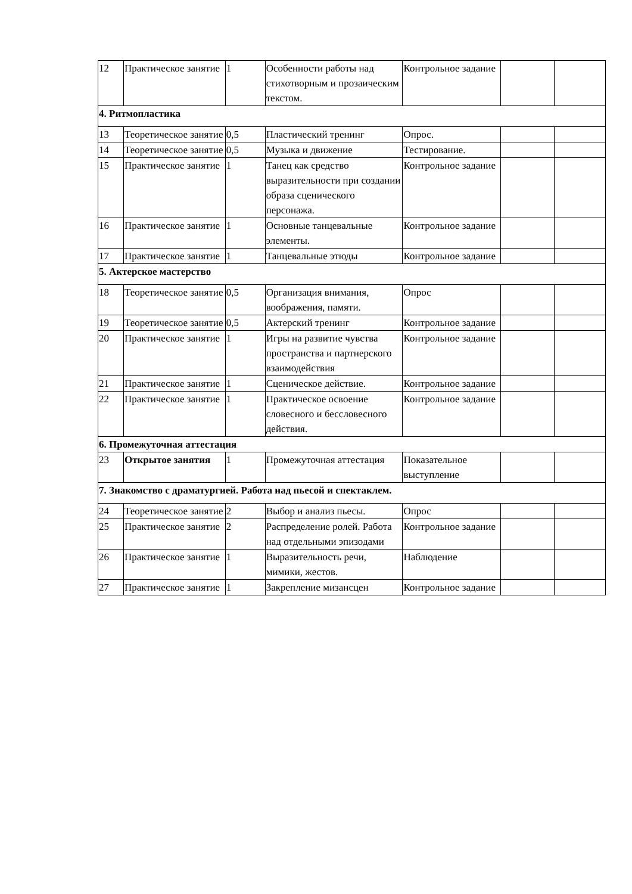| 12 | Практическое занятие | 1 | Особенности работы над стихотворным и прозаическим текстом. | Контрольное задание | | |
| 4. Ритмопластика | | | | | | |
| 13 | Теоретическое занятие | 0,5 | Пластический тренинг | Опрос. | | |
| 14 | Теоретическое занятие | 0,5 | Музыка и движение | Тестирование. | | |
| 15 | Практическое занятие | 1 | Танец как средство выразительности при создании образа сценического персонажа. | Контрольное задание | | |
| 16 | Практическое занятие | 1 | Основные танцевальные элементы. | Контрольное задание | | |
| 17 | Практическое занятие | 1 | Танцевальные этюды | Контрольное задание | | |
| 5. Актерское мастерство | | | | | | |
| 18 | Теоретическое занятие | 0,5 | Организация внимания, воображения, памяти. | Опрос | | |
| 19 | Теоретическое занятие | 0,5 | Актерский тренинг | Контрольное задание | | |
| 20 | Практическое занятие | 1 | Игры на развитие чувства пространства и партнерского взаимодействия | Контрольное задание | | |
| 21 | Практическое занятие | 1 | Сценическое действие. | Контрольное задание | | |
| 22 | Практическое занятие | 1 | Практическое освоение словесного и бессловесного действия. | Контрольное задание | | |
| 6. Промежуточная аттестация | | | | | | |
| 23 | Открытое занятия | 1 | Промежуточная аттестация | Показательное выступление | | |
| 7. Знакомство с драматургией. Работа над пьесой и спектаклем. | | | | | | |
| 24 | Теоретическое занятие | 2 | Выбор и анализ пьесы. | Опрос | | |
| 25 | Практическое занятие | 2 | Распределение ролей. Работа над отдельными эпизодами | Контрольное задание | | |
| 26 | Практическое занятие | 1 | Выразительность речи, мимики, жестов. | Наблюдение | | |
| 27 | Практическое занятие | 1 | Закрепление мизансцен | Контрольное задание | | |